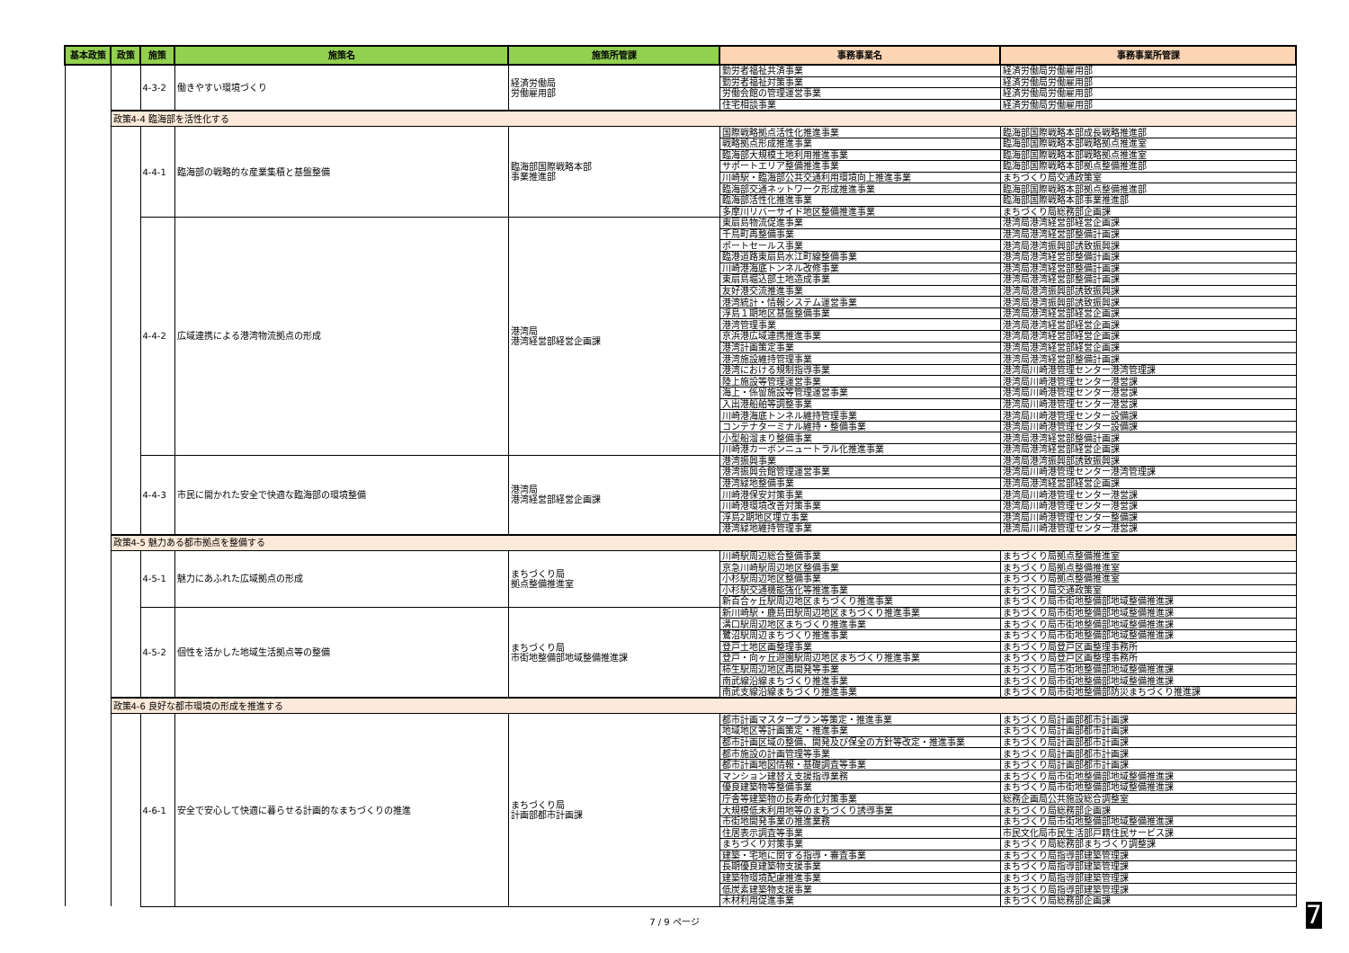| 基本政策 | 政策 | 施策 | 施策名 | 施策所管課 | 事務事業名 | 事務事業所管課 |
| --- | --- | --- | --- | --- | --- | --- |
| | | 4-3-2 | 働きやすい環境づくり | 経済労働局 労働雇用部 | 勤労者福祉共済事業 | 経済労働局労働雇用部 |
| | | | | | 勤労者福祉対策事業 | 経済労働局労働雇用部 |
| | | | | | 労働会館の管理運営事業 | 経済労働局労働雇用部 |
| | | | | | 住宅相談事業 | 経済労働局労働雇用部 |
| | 政策4-4 臨海部を活性化する | | | | | |
| | | 4-4-1 | 臨海部の戦略的な産業集積と基盤整備 | 臨海部国際戦略本部 事業推進部 | 国際戦略拠点活性化推進事業 | 臨海部国際戦略本部成長戦略推進部 |
| | | | | | 戦略拠点形成推進事業 | 臨海部国際戦略本部戦略拠点推進室 |
| | | | | | 臨海部大規模土地利用推進事業 | 臨海部国際戦略本部戦略拠点推進室 |
| | | | | | サポートエリア整備推進事業 | 臨海部国際戦略本部拠点整備推進部 |
| | | | | | 川崎駅・臨海部公共交通利用環境向上推進事業 | まちづくり局交通政策室 |
| | | | | | 臨海部交通ネットワーク形成推進事業 | 臨海部国際戦略本部拠点整備推進部 |
| | | | | | 臨海部活性化推進事業 | 臨海部国際戦略本部事業推進部 |
| | | | | | 多摩川リバーサイド地区整備推進事業 | まちづくり局総務部企画課 |
| | | 4-4-2 | 広域連携による港湾物流拠点の形成 | 港湾局 港湾経営部経営企画課 | 東扇島物流促進事業 | 港湾局港湾経営部経営企画課 |
| | | | | | 千鳥町再整備事業 | 港湾局港湾経営部整備計画課 |
| | | | | | ポートセールス事業 | 港湾局港湾振興部誘致振興課 |
| | | | | | 臨港道路東扇島水江町線整備事業 | 港湾局港湾経営部整備計画課 |
| | | | | | 川崎港海底トンネル改修事業 | 港湾局港湾経営部整備計画課 |
| | | | | | 東扇島堀込部土地造成事業 | 港湾局港湾経営部整備計画課 |
| | | | | | 友好港交流推進事業 | 港湾局港湾振興部誘致振興課 |
| | | | | | 港湾統計・情報システム運営事業 | 港湾局港湾振興部誘致振興課 |
| | | | | | 浮島１期地区基盤整備事業 | 港湾局港湾経営部経営企画課 |
| | | | | | 港湾管理事業 | 港湾局港湾経営部経営企画課 |
| | | | | | 京浜港広域連携推進事業 | 港湾局港湾経営部経営企画課 |
| | | | | | 港湾計画策定事業 | 港湾局港湾経営部経営企画課 |
| | | | | | 港湾施設維持管理事業 | 港湾局港湾経営部整備計画課 |
| | | | | | 港湾における規制指導事業 | 港湾局川崎港管理センター港湾管理課 |
| | | | | | 陸上施設等管理運営事業 | 港湾局川崎港管理センター港営課 |
| | | | | | 海上・係留施設等管理運営事業 | 港湾局川崎港管理センター港営課 |
| | | | | | 入出港船舶等調整事業 | 港湾局川崎港管理センター港営課 |
| | | | | | 川崎港海底トンネル維持管理事業 | 港湾局川崎港管理センター設備課 |
| | | | | | コンテナターミナル維持・整備事業 | 港湾局川崎港管理センター設備課 |
| | | | | | 小型船溜まり整備事業 | 港湾局港湾経営部整備計画課 |
| | | | | | 川崎港カーボンニュートラル化推進事業 | 港湾局港湾経営部経営企画課 |
| | | 4-4-3 | 市民に開かれた安全で快適な臨海部の環境整備 | 港湾局 港湾経営部経営企画課 | 港湾振興事業 | 港湾局港湾振興部誘致振興課 |
| | | | | | 港湾振興会館管理運営事業 | 港湾局川崎港管理センター港湾管理課 |
| | | | | | 港湾緑地整備事業 | 港湾局港湾経営部経営企画課 |
| | | | | | 川崎港保安対策事業 | 港湾局川崎港管理センター港営課 |
| | | | | | 川崎港環境改善対策事業 | 港湾局川崎港管理センター港営課 |
| | | | | | 浮島2期地区埋立事業 | 港湾局川崎港管理センター整備課 |
| | | | | | 港湾緑地維持管理事業 | 港湾局川崎港管理センター港営課 |
| | 政策4-5 魅力ある都市拠点を整備する | | | | | |
| | | 4-5-1 | 魅力にあふれた広域拠点の形成 | まちづくり局 拠点整備推進室 | 川崎駅周辺総合整備事業 | まちづくり局拠点整備推進室 |
| | | | | | 京急川崎駅周辺地区整備事業 | まちづくり局拠点整備推進室 |
| | | | | | 小杉駅周辺地区整備事業 | まちづくり局拠点整備推進室 |
| | | | | | 小杉駅交通機能強化等推進事業 | まちづくり局交通政策室 |
| | | | | | 新百合ヶ丘駅周辺地区まちづくり推進事業 | まちづくり局市街地整備部地域整備推進課 |
| | | 4-5-2 | 個性を活かした地域生活拠点等の整備 | まちづくり局 市街地整備部地域整備推進課 | 新川崎駅・鹿島田駅周辺地区まちづくり推進事業 | まちづくり局市街地整備部地域整備推進課 |
| | | | | | 溝口駅周辺地区まちづくり推進事業 | まちづくり局市街地整備部地域整備推進課 |
| | | | | | 鷺沼駅周辺まちづくり推進事業 | まちづくり局市街地整備部地域整備推進課 |
| | | | | | 登戸土地区画整理事業 | まちづくり局登戸区画整理事務所 |
| | | | | | 登戸・向ヶ丘遊園駅周辺地区まちづくり推進事業 | まちづくり局登戸区画整理事務所 |
| | | | | | 柿生駅周辺地区再開発等事業 | まちづくり局市街地整備部地域整備推進課 |
| | | | | | 南武線沿線まちづくり推進事業 | まちづくり局市街地整備部地域整備推進課 |
| | | | | | 南武支線沿線まちづくり推進事業 | まちづくり局市街地整備部防災まちづくり推進課 |
| | 政策4-6 良好な都市環境の形成を推進する | | | | | |
| | | 4-6-1 | 安全で安心して快適に暮らせる計画的なまちづくりの推進 | まちづくり局 計画部都市計画課 | 都市計画マスタープラン等策定・推進事業 | まちづくり局計画部都市計画課 |
| | | | | | 地域地区等計画策定・推進事業 | まちづくり局計画部都市計画課 |
| | | | | | 都市計画区域の整備、開発及び保全の方針等改定・推進事業 | まちづくり局計画部都市計画課 |
| | | | | | 都市施設の計画管理等事業 | まちづくり局計画部都市計画課 |
| | | | | | 都市計画地図情報・基礎調査等事業 | まちづくり局計画部都市計画課 |
| | | | | | マンション建替え支援指導業務 | まちづくり局市街地整備部地域整備推進課 |
| | | | | | 優良建築物等整備事業 | まちづくり局市街地整備部地域整備推進課 |
| | | | | | 庁舎等建築物の長寿命化対策事業 | 総務企画局公共施設総合調整室 |
| | | | | | 大規模低未利用地等のまちづくり誘導事業 | まちづくり局総務部企画課 |
| | | | | | 市街地開発事業の推進業務 | まちづくり局市街地整備部地域整備推進課 |
| | | | | | 住居表示調査等事業 | 市民文化局市民生活部戸籍住民サービス課 |
| | | | | | まちづくり対策事業 | まちづくり局総務部まちづくり調整課 |
| | | | | | 建築・宅地に関する指導・審査事業 | まちづくり局指導部建築管理課 |
| | | | | | 長期優良建築物支援事業 | まちづくり局指導部建築管理課 |
| | | | | | 建築物環境配慮推進事業 | まちづくり局指導部建築管理課 |
| | | | | | 低炭素建築物支援事業 | まちづくり局指導部建築管理課 |
| | | | | | 木材利用促進事業 | まちづくり局総務部企画課 |
7 / 9 ページ 7